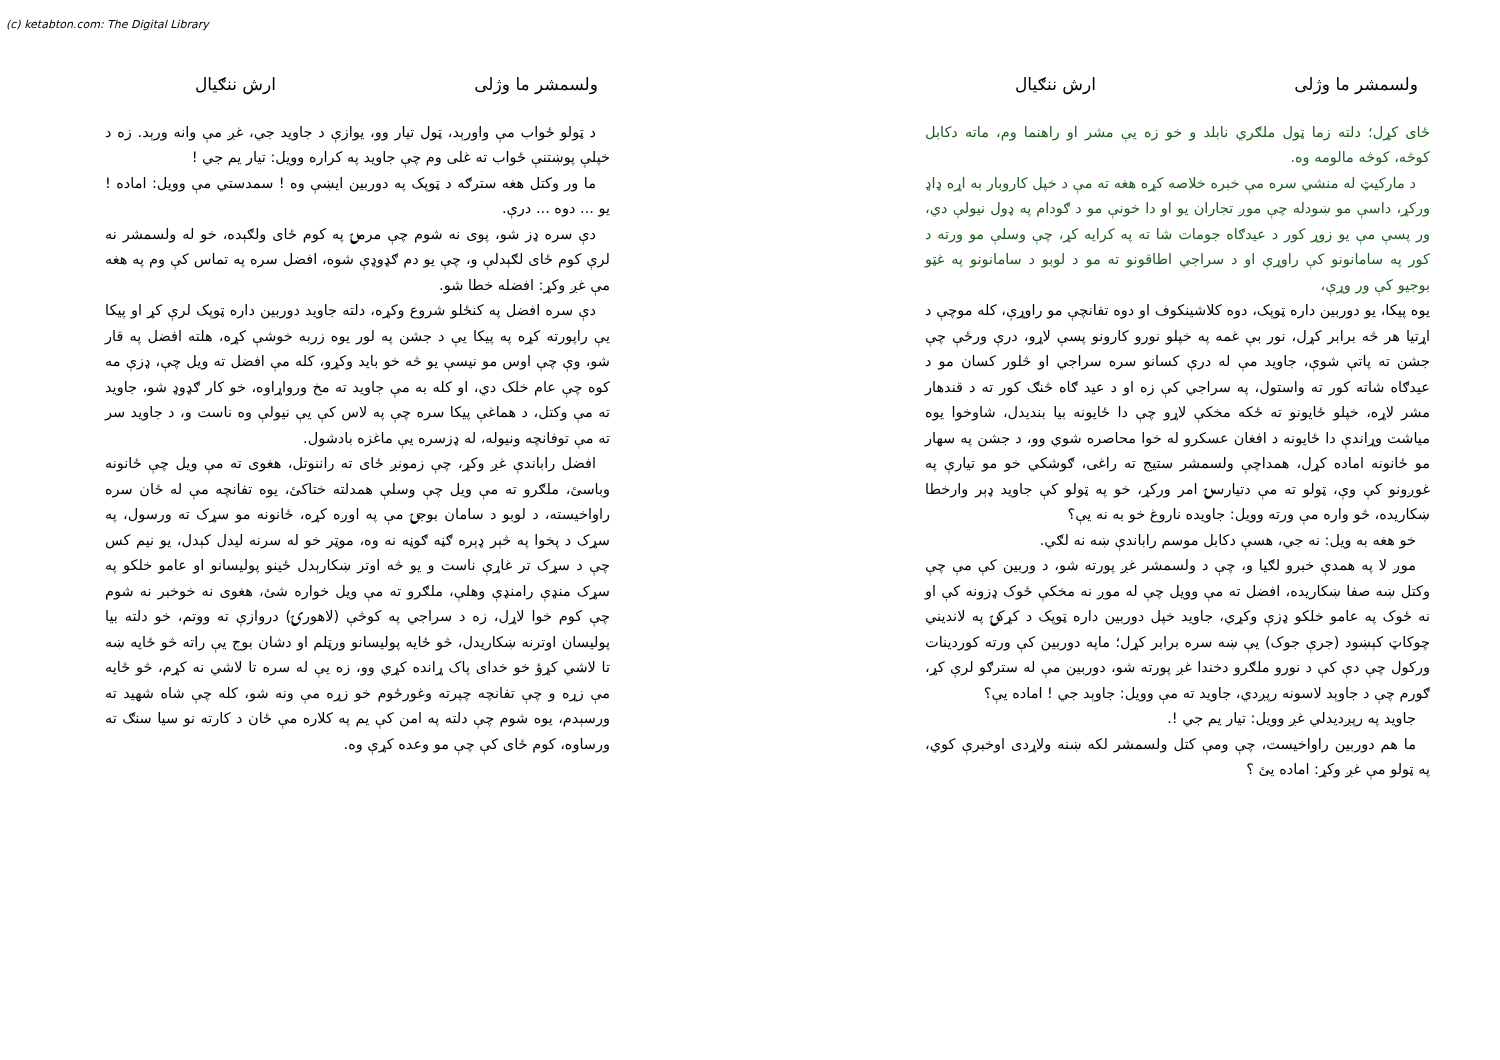(c) ketabton.com: The Digital Library
ولسمشر ما وژلی ارش ننګیال
ځای کړل؛ دلته زما ټول ملګري نابلد و خو زه یې مشر او راهنما وم، ماته دکابل کوڅه، کوڅه مالومه وه.
د مارکیټ له منشي سره مې خبره خلاصه کړه هغه ته مې د خپل کاروبار به اړه ډاډ ورکړ، داسې مو ښودله چې موږ تجاران یو او دا خونې مو د ګودام په ډول نیولې دي، ور پسې مې یو زوړ کور د عیدګاه جومات شا ته په کرایه کړ، چې وسلې مو ورته د کور په سامانونو کې راوړې او د سراجي اطاقونو ته مو د لوبو د سامانونو په غټو بوجیو کې ور وړې،
یوه پیکا، یو دوربین داره ټوپک، دوه کلاشینکوف او دوه تفانچې مو راوړې، کله موچې د اړتیا هر څه برابر کړل، نور بې غمه په خپلو نورو کارونو پسې لاړو، درې ورځې چې جشن ته پاتې شوې، جاوید مې له درې کسانو سره سراجي او څلور کسان مو د عیدګاه شاته کور ته واستول، په سراجي کې زه او د عید ګاه څنګ کور ته د قندهار مشر لاړه، خپلو ځایونو ته ځکه مخکې لاړو چې دا ځایونه بیا بندیدل، شاوخوا یوه میاشت وړاندې دا ځایونه د افغان عسکرو له خوا محاصره شوي وو، د جشن په سهار مو ځانونه اماده کړل، همداچې ولسمشر ستیج ته راغی، ګوشکي خو مو تیارې په غوږونو کې وې، ټولو ته مې دتیارسۍ امر ورکړ، خو په ټولو کې جاوید ډېر وارخطا ښکاریده، څو واره مې ورته وویل: جاویده ناروغ خو به نه یې؟
خو هغه به ویل: نه جي، هسې دکابل موسم راباندې ښه نه لګي.
موږ لا په همدې خبرو لګیا و، چې د ولسمشر غږ پورته شو، د وربین کې مې چې وکتل ښه صفا ښکاریده، افضل ته مې وویل چې له موږ نه مخکې ځوک ډزونه کې او نه ځوک په عامو خلکو ډزې وکړي، جاوید خپل دوربین داره ټوپک د کړکۍ په لاندیني چوکاټ کېښود (جرې جوک) یې ښه سره برابر کړل؛ ماپه دوربین کې ورته کوردینات ورکول چې دې کې د نورو ملګرو دخندا غږ پورته شو، دوربین مې له سترګو لرې کړ، ګورم چې د جاوېد لاسونه رپږدي، جاوید ته مې وویل: جاوېد جي ! اماده یې؟
جاوید په رپږدیدلي غږ وویل: تیار یم جي !.
ما هم دوربین راواخیست، چې ومې کتل ولسمشر لکه ښنه ولاړدی اوخبرې کوي، په ټولو مې غږ وکړ: اماده یئ ؟
ولسمشر ما وژلی ارش ننګیال
د ټولو ځواب مې واورېد، ټول تیار وو، یوازې د جاوید جي، غږ مې وانه ورېد. زه د خپلې پوښتنې ځواب ته غلی وم چې جاوید په کراره وویل: تیار یم جي !
ما ور وکتل هغه سترګه د ټوپک په دوربین ایښې وه ! سمدستي مې وویل: اماده ! یو ... دوه ... درې.
دې سره ډز شو، پوی نه شوم چې مرمۍ په کوم ځای ولګېده، خو له ولسمشر نه لرې کوم ځای لګېدلې و، چې یو دم ګډوډې شوه، افضل سره په تماس کې وم په هغه مې غږ وکړ: افضله خطا شو.
دې سره افضل په کنځلو شروع وکړه، دلته جاوید دوربین داره ټوپک لرې کړ او پیکا یې راپورته کړه په پیکا یې د جشن په لور یوه زربه خوشې کړه، هلته افضل په قار شو، وې چې اوس مو نیسې یو څه خو باید وکړو، کله مې افضل ته ویل چې، ډزې مه کوه چې عام خلک دي، او کله به مې جاوید ته مخ ورواړاوه، خو کار ګډوډ شو، جاوید ته مې وکتل، د هماغې پیکا سره چې په لاس کې یې نیولې وه ناست و، د جاوید سر ته مې توفانچه ونیوله، له ډزسره یې ماغزه بادشول.
افضل راباندې غږ وکړ، چې زمونږ ځای ته راننوتل، هغوی ته مې ویل چې ځانونه وباسئ، ملګرو ته مې ویل چې وسلې همدلته ختاکئ، یوه تفانچه مې له ځان سره راواخیسته، د لوبو د سامان بوجۍ مې په اوږه کړه، ځانونه مو سړک ته ورسول، په سړک د پخوا په څېر ډېره ګڼه ګوڼه نه وه، موټر خو له سرنه لیدل کېدل، یو نیم کس چې د سړک تر غاړې ناست و یو څه اوتر ښکارېدل ځینو پولیسانو او عامو خلکو په سړک منډې رامنډې وهلې، ملګرو ته مې ویل خواره شئ، هغوی نه خوخبر نه شوم چې کوم خوا لاړل، زه د سراجي په کوڅې (لاهورۍ) دروازې ته ووتم، خو دلته بیا پولیسان اوترنه ښکاریدل، څو ځایه پولیسانو ورټلم او دشان بوج یې راته څو ځایه ښه تا لاشي کړؤ خو خدای پاک ړانده کړي وو، زه یې له سره تا لاشي نه کړم، څو ځایه مې زړه و چې تفانچه چپرته وغورځوم خو زړه مې ونه شو، کله چې شاه شهید ته ورسېدم، یوه شوم چې دلته په امن کې یم په کلاره مې ځان د کارته نو سیا سنګ ته ورساوه، کوم ځای کې چې مو وعده کړې وه.